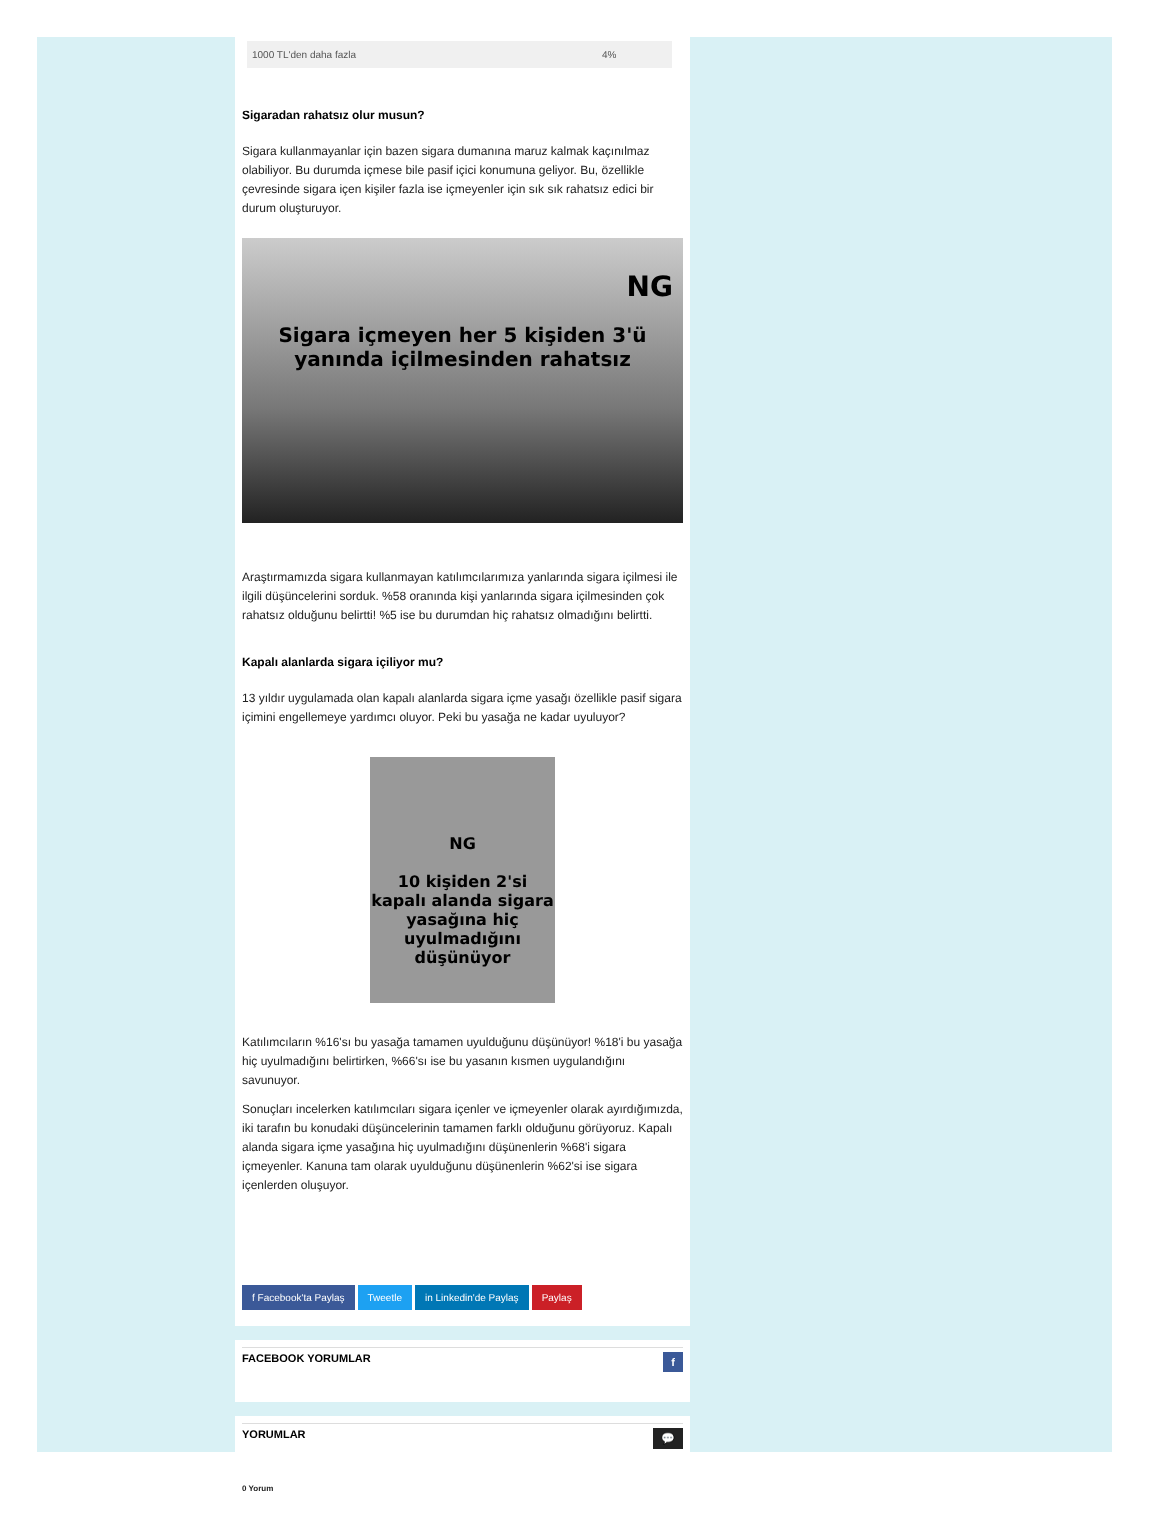| 1000 TL'den daha fazla | 4% |
Sigaradan rahatsız olur musun?
Sigara kullanmayanlar için bazen sigara dumanına maruz kalmak kaçınılmaz olabiliyor. Bu durumda içmese bile pasif içici konumuna geliyor. Bu, özellikle çevresinde sigara içen kişiler fazla ise içmeyenler için sık sık rahatsız edici bir durum oluşturuyor.
NG
Sigara içmeyen her 5 kişiden 3'ü
yanında içilmesinden rahatsız
Araştırmamızda sigara kullanmayan katılımcılarımıza yanlarında sigara içilmesi ile ilgili düşüncelerini sorduk. %58 oranında kişi yanlarında sigara içilmesinden çok rahatsız olduğunu belirtti! %5 ise bu durumdan hiç rahatsız olmadığını belirtti.
Kapalı alanlarda sigara içiliyor mu?
13 yıldır uygulamada olan kapalı alanlarda sigara içme yasağı özellikle pasif sigara içimini engellemeye yardımcı oluyor. Peki bu yasağa ne kadar uyuluyor?
NG
10 kişiden 2'si kapalı alanda sigara yasağına hiç uyulmadığını düşünüyor
Katılımcıların %16'sı bu yasağa tamamen uyulduğunu düşünüyor! %18'i bu yasağa hiç uyulmadığını belirtirken, %66'sı ise bu yasanın kısmen uygulandığını savunuyor.
Sonuçları incelerken katılımcıları sigara içenler ve içmeyenler olarak ayırdığımızda, iki tarafın bu konudaki düşüncelerinin tamamen farklı olduğunu görüyoruz. Kapalı alanda sigara içme yasağına hiç uyulmadığını düşünenlerin %68'i sigara içmeyenler. Kanuna tam olarak uyulduğunu düşünenlerin %62'si ise sigara içenlerden oluşuyor.
f Facebook'ta Paylaş Tweetle in Linkedin'de Paylaş Paylaş
FACEBOOK YORUMLAR f
YORUMLAR 💬
0 Yorum